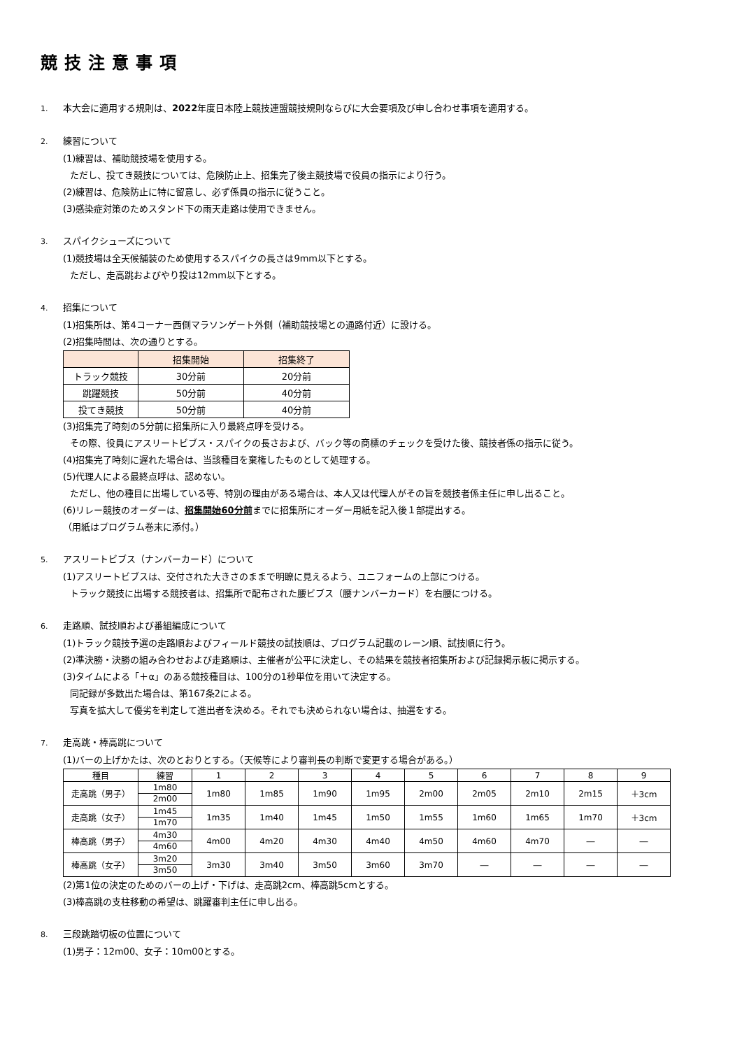競技注意事項
1. 本大会に適用する規則は、2022年度日本陸上競技連盟競技規則ならびに大会要項及び申し合わせ事項を適用する。
2. 練習について
(1)練習は、補助競技場を使用する。
ただし、投てき競技については、危険防止上、招集完了後主競技場で役員の指示により行う。
(2)練習は、危険防止に特に留意し、必ず係員の指示に従うこと。
(3)感染症対策のためスタンド下の雨天走路は使用できません。
3. スパイクシューズについて
(1)競技場は全天候舗装のため使用するスパイクの長さは9mm以下とする。
ただし、走高跳およびやり投は12mm以下とする。
4. 招集について
(1)招集所は、第4コーナー西側マラソンゲート外側（補助競技場との通路付近）に設ける。
(2)招集時間は、次の通りとする。
| | 招集開始 | 招集終了 |
| --- | --- | --- |
| トラック競技 | 30分前 | 20分前 |
| 跳躍競技 | 50分前 | 40分前 |
| 投てき競技 | 50分前 | 40分前 |
(3)招集完了時刻の5分前に招集所に入り最終点呼を受ける。
その際、役員にアスリートビブス・スパイクの長さおよび、バック等の商標のチェックを受けた後、競技者係の指示に従う。
(4)招集完了時刻に遅れた場合は、当該種目を棄権したものとして処理する。
(5)代理人による最終点呼は、認めない。
ただし、他の種目に出場している等、特別の理由がある場合は、本人又は代理人がその旨を競技者係主任に申し出ること。
(6)リレー競技のオーダーは、招集開始60分前までに招集所にオーダー用紙を記入後１部提出する。
（用紙はプログラム巻末に添付。）
5. アスリートビブス（ナンバーカード）について
(1)アスリートビブスは、交付された大きさのままで明瞭に見えるよう、ユニフォームの上部につける。
トラック競技に出場する競技者は、招集所で配布された腰ビブス（腰ナンバーカード）を右腰につける。
6. 走路順、試技順および番組編成について
(1)トラック競技予選の走路順およびフィールド競技の試技順は、プログラム記載のレーン順、試技順に行う。
(2)準決勝・決勝の組み合わせおよび走路順は、主催者が公平に決定し、その結果を競技者招集所および記録掲示板に掲示する。
(3)タイムによる「＋α」のある競技種目は、100分の1秒単位を用いて決定する。
同記録が多数出た場合は、第167条2による。
写真を拡大して優劣を判定して進出者を決める。それでも決められない場合は、抽選をする。
7. 走高跳・棒高跳について
(1)バーの上げかたは、次のとおりとする。（天候等により審判長の判断で変更する場合がある。）
| 種目 | 練習 | 1 | 2 | 3 | 4 | 5 | 6 | 7 | 8 | 9 |
| 走高跳（男子） | 1m80 2m00 | 1m80 | 1m85 | 1m90 | 1m95 | 2m00 | 2m05 | 2m10 | 2m15 | ＋3cm |
| 走高跳（女子） | 1m45 1m70 | 1m35 | 1m40 | 1m45 | 1m50 | 1m55 | 1m60 | 1m65 | 1m70 | ＋3cm |
| 棒高跳（男子） | 4m30 4m60 | 4m00 | 4m20 | 4m30 | 4m40 | 4m50 | 4m60 | 4m70 | ― | ― |
| 棒高跳（女子） | 3m20 3m50 | 3m30 | 3m40 | 3m50 | 3m60 | 3m70 | ― | ― | ― | ― |
(2)第1位の決定のためのバーの上げ・下げは、走高跳2cm、棒高跳5cmとする。
(3)棒高跳の支柱移動の希望は、跳躍審判主任に申し出る。
8. 三段跳踏切板の位置について
(1)男子：12m00、女子：10m00とする。